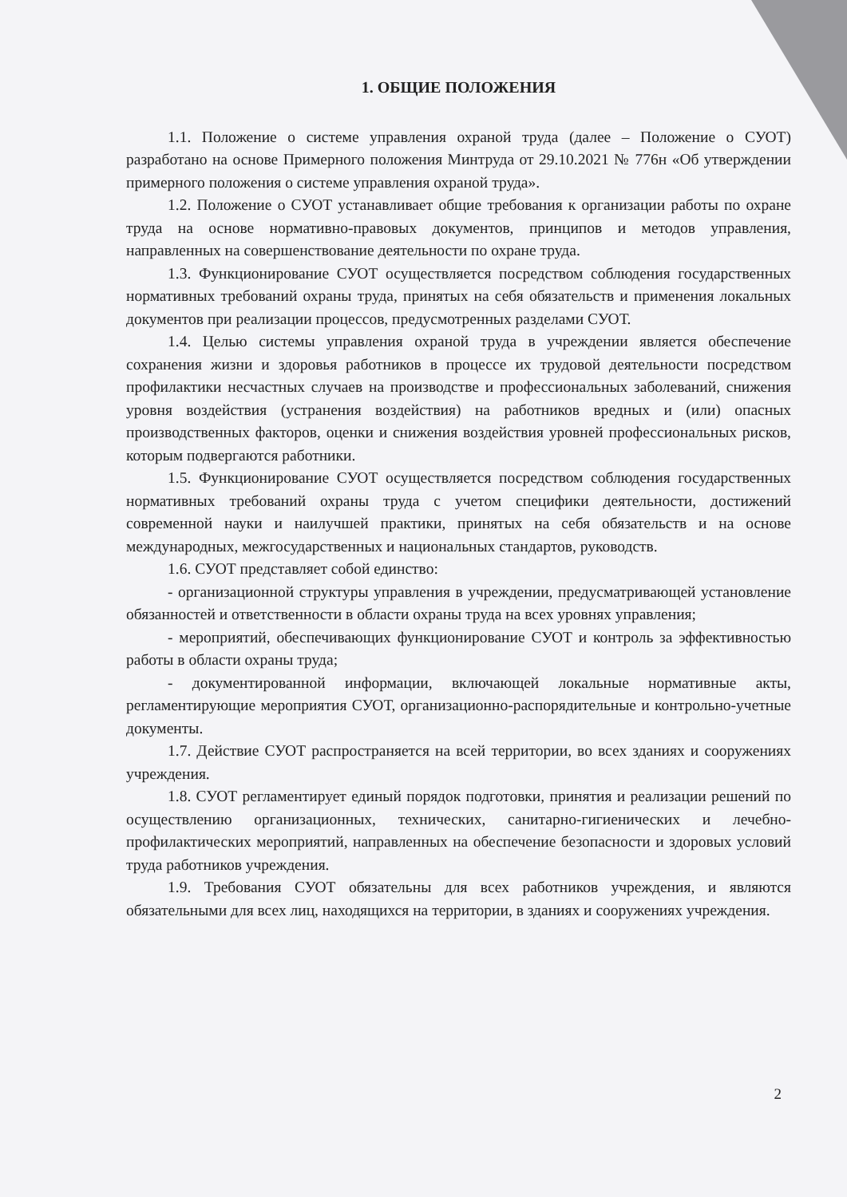1. ОБЩИЕ ПОЛОЖЕНИЯ
1.1. Положение о системе управления охраной труда (далее – Положение о СУОТ) разработано на основе Примерного положения Минтруда от 29.10.2021 № 776н «Об утверждении примерного положения о системе управления охраной труда».
1.2. Положение о СУОТ устанавливает общие требования к организации работы по охране труда на основе нормативно-правовых документов, принципов и методов управления, направленных на совершенствование деятельности по охране труда.
1.3. Функционирование СУОТ осуществляется посредством соблюдения государственных нормативных требований охраны труда, принятых на себя обязательств и применения локальных документов при реализации процессов, предусмотренных разделами СУОТ.
1.4. Целью системы управления охраной труда в учреждении является обеспечение сохранения жизни и здоровья работников в процессе их трудовой деятельности посредством профилактики несчастных случаев на производстве и профессиональных заболеваний, снижения уровня воздействия (устранения воздействия) на работников вредных и (или) опасных производственных факторов, оценки и снижения воздействия уровней профессиональных рисков, которым подвергаются работники.
1.5. Функционирование СУОТ осуществляется посредством соблюдения государственных нормативных требований охраны труда с учетом специфики деятельности, достижений современной науки и наилучшей практики, принятых на себя обязательств и на основе международных, межгосударственных и национальных стандартов, руководств.
1.6. СУОТ представляет собой единство:
- организационной структуры управления в учреждении, предусматривающей установление обязанностей и ответственности в области охраны труда на всех уровнях управления;
- мероприятий, обеспечивающих функционирование СУОТ и контроль за эффективностью работы в области охраны труда;
- документированной информации, включающей локальные нормативные акты, регламентирующие мероприятия СУОТ, организационно-распорядительные и контрольно-учетные документы.
1.7. Действие СУОТ распространяется на всей территории, во всех зданиях и сооружениях учреждения.
1.8. СУОТ регламентирует единый порядок подготовки, принятия и реализации решений по осуществлению организационных, технических, санитарно-гигиенических и лечебно-профилактических мероприятий, направленных на обеспечение безопасности и здоровых условий труда работников учреждения.
1.9. Требования СУОТ обязательны для всех работников учреждения, и являются обязательными для всех лиц, находящихся на территории, в зданиях и сооружениях учреждения.
2